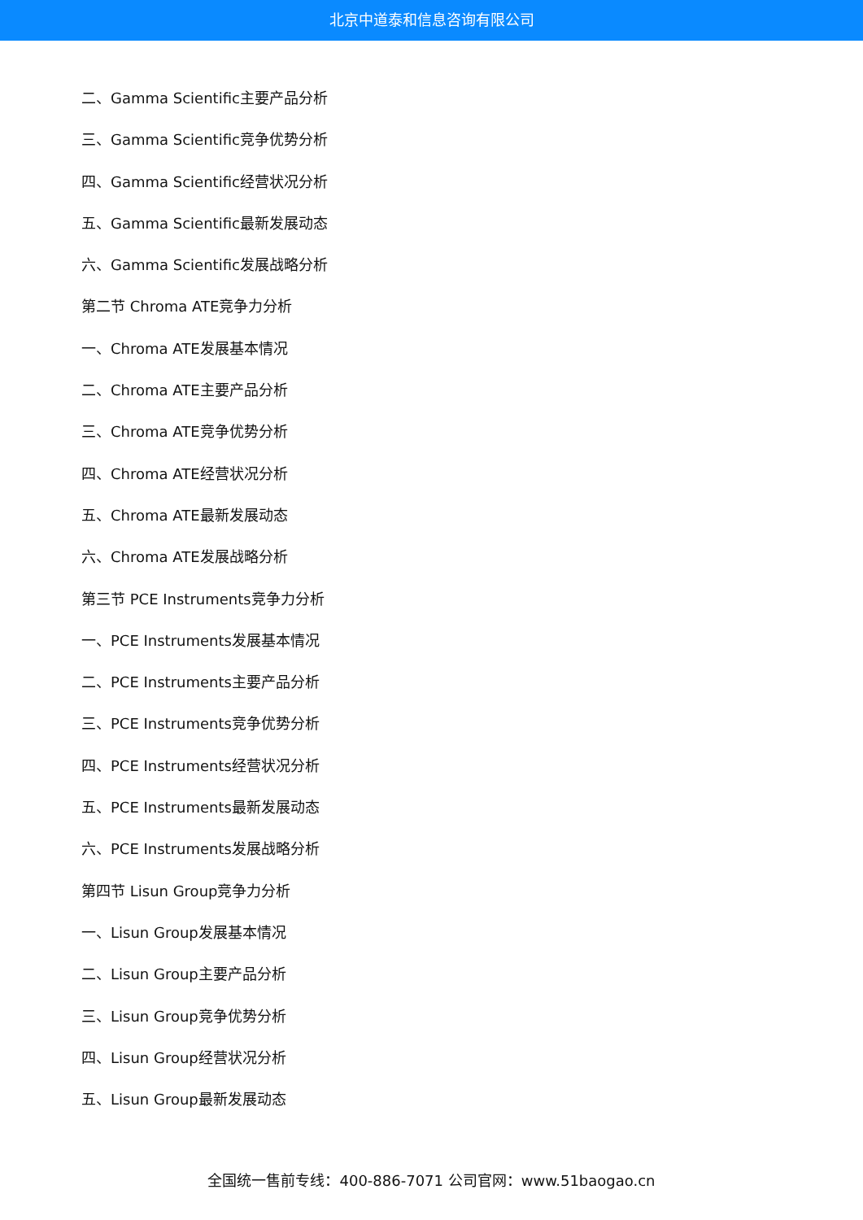北京中道泰和信息咨询有限公司
二、Gamma Scientific主要产品分析
三、Gamma Scientific竞争优势分析
四、Gamma Scientific经营状况分析
五、Gamma Scientific最新发展动态
六、Gamma Scientific发展战略分析
第二节 Chroma ATE竞争力分析
一、Chroma ATE发展基本情况
二、Chroma ATE主要产品分析
三、Chroma ATE竞争优势分析
四、Chroma ATE经营状况分析
五、Chroma ATE最新发展动态
六、Chroma ATE发展战略分析
第三节 PCE Instruments竞争力分析
一、PCE Instruments发展基本情况
二、PCE Instruments主要产品分析
三、PCE Instruments竞争优势分析
四、PCE Instruments经营状况分析
五、PCE Instruments最新发展动态
六、PCE Instruments发展战略分析
第四节 Lisun Group竞争力分析
一、Lisun Group发展基本情况
二、Lisun Group主要产品分析
三、Lisun Group竞争优势分析
四、Lisun Group经营状况分析
五、Lisun Group最新发展动态
全国统一售前专线：400-886-7071 公司官网：www.51baogao.cn